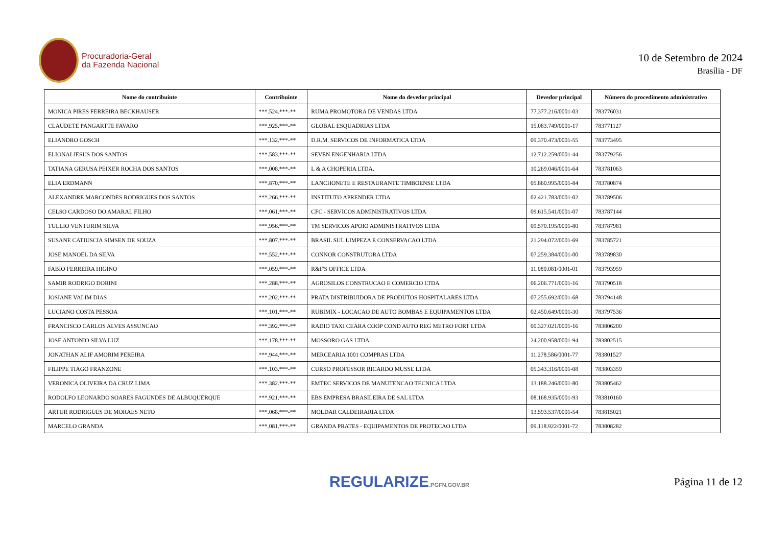Procuradoria-Geral
da Fazenda Nacional
10 de Setembro de 2024
Brasília - DF
| Nome do contribuinte | Contribuinte | Nome do devedor principal | Devedor principal | Número do procedimento administrativo |
| --- | --- | --- | --- | --- |
| MONICA PIRES FERREIRA BECKHAUSER | ***.524.***-** | RUMA PROMOTORA DE VENDAS LTDA | 77.377.216/0001-03 | 783776031 |
| CLAUDETE PANGARTTE FAVARO | ***.925.***-** | GLOBAL ESQUADRIAS LTDA | 15.083.749/0001-17 | 783771127 |
| ELIANDRO GOSCH | ***.132.***-** | D.R.M. SERVICOS DE INFORMATICA LTDA | 09.370.473/0001-55 | 783773495 |
| ELIONAI JESUS DOS SANTOS | ***.583.***-** | SEVEN ENGENHARIA LTDA | 12.712.259/0001-44 | 783779256 |
| TATIANA GERUSA PEIXER ROCHA DOS SANTOS | ***.008.***-** | L & A CHOPERIA LTDA. | 10.269.046/0001-64 | 783781063 |
| ELIA ERDMANN | ***.870.***-** | LANCHONETE E RESTAURANTE TIMBOENSE LTDA | 05.860.995/0001-84 | 783780874 |
| ALEXANDRE MARCONDES RODRIGUES DOS SANTOS | ***.266.***-** | INSTITUTO APRENDER LTDA | 02.421.783/0001-02 | 783789506 |
| CELSO CARDOSO DO AMARAL FILHO | ***.061.***-** | CFC - SERVICOS ADMINISTRATIVOS LTDA | 09.615.541/0001-07 | 783787144 |
| TULLIO VENTURIM SILVA | ***.956.***-** | TM SERVICOS APOIO ADMINISTRATIVOS LTDA | 09.570.195/0001-80 | 783787981 |
| SUSANE CATIUSCIA SIMSEN DE SOUZA | ***.807.***-** | BRASIL SUL LIMPEZA E CONSERVACAO LTDA | 21.294.072/0001-69 | 783785721 |
| JOSE MANOEL DA SILVA | ***.552.***-** | CONNOR CONSTRUTORA LTDA | 07.259.384/0001-00 | 783789830 |
| FABIO FERREIRA HIGINO | ***.059.***-** | R&F'S OFFICE LTDA | 11.080.081/0001-01 | 783793959 |
| SAMIR RODRIGO DORINI | ***.288.***-** | AGROSILOS CONSTRUCAO E COMERCIO LTDA | 06.206.771/0001-16 | 783790518 |
| JOSIANE VALIM DIAS | ***.202.***-** | PRATA DISTRIBUIDORA DE PRODUTOS HOSPITALARES LTDA | 07.255.692/0001-68 | 783794148 |
| LUCIANO COSTA PESSOA | ***.101.***-** | RUBIMIX - LOCACAO DE AUTO BOMBAS E EQUIPAMENTOS LTDA | 02.450.649/0001-30 | 783797536 |
| FRANCISCO CARLOS ALVES ASSUNCAO | ***.392.***-** | RADIO TAXI CEARA COOP COND AUTO REG METRO FORT LTDA | 00.327.021/0001-16 | 783806200 |
| JOSE ANTONIO SILVA LUZ | ***.178.***-** | MOSSORO GAS LTDA | 24.200.958/0001-94 | 783802515 |
| JONATHAN ALIF AMORIM PEREIRA | ***.944.***-** | MERCEARIA 1001 COMPRAS LTDA | 11.278.586/0001-77 | 783801527 |
| FILIPPE TIAGO FRANZONE | ***.103.***-** | CURSO PROFESSOR RICARDO MUSSE LTDA | 05.343.316/0001-08 | 783803359 |
| VERONICA OLIVEIRA DA CRUZ LIMA | ***.382.***-** | EMTEC SERVICOS DE MANUTENCAO TECNICA LTDA | 13.188.246/0001-80 | 783805462 |
| RODOLFO LEONARDO SOARES FAGUNDES DE ALBUQUERQUE | ***.921.***-** | EBS EMPRESA BRASILEIRA DE SAL LTDA | 08.168.935/0001-93 | 783810160 |
| ARTUR RODRIGUES DE MORAES NETO | ***.068.***-** | MOLDAR CALDEIRARIA LTDA | 13.593.537/0001-54 | 783815021 |
| MARCELO GRANDA | ***.081.***-** | GRANDA PRATES - EQUIPAMENTOS DE PROTECAO LTDA | 09.118.922/0001-72 | 783808282 |
REGULARIZE.PGFN.GOV.BR
Página 11 de 12